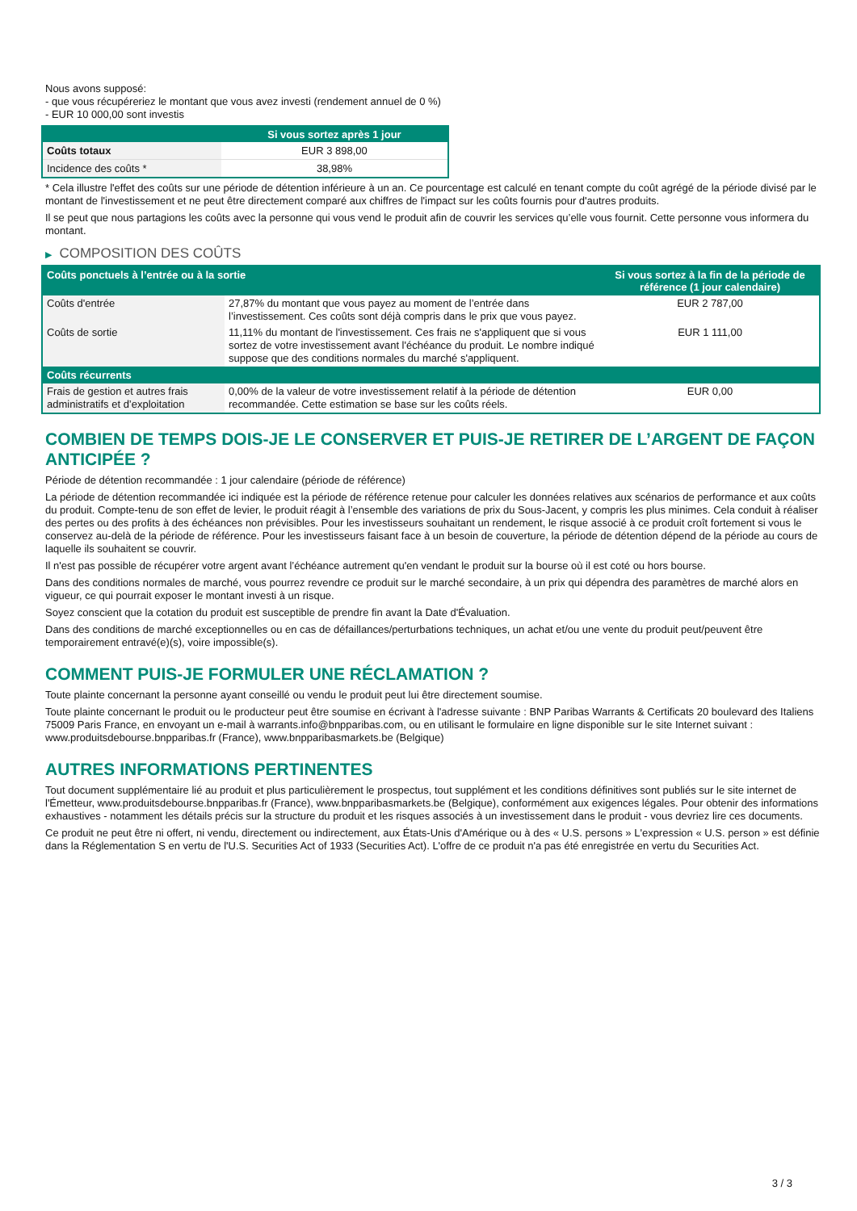Nous avons supposé:
- que vous récupéreriez le montant que vous avez investi (rendement annuel de 0 %)
- EUR 10 000,00 sont investis
| | Si vous sortez après 1 jour |
| --- | --- |
| Coûts totaux | EUR 3 898,00 |
| Incidence des coûts * | 38,98% |
* Cela illustre l'effet des coûts sur une période de détention inférieure à un an. Ce pourcentage est calculé en tenant compte du coût agrégé de la période divisé par le montant de l'investissement et ne peut être directement comparé aux chiffres de l'impact sur les coûts fournis pour d'autres produits.
Il se peut que nous partagions les coûts avec la personne qui vous vend le produit afin de couvrir les services qu’elle vous fournit. Cette personne vous informera du montant.
▶ COMPOSITION DES COÛTS
| Coûts ponctuels à l’entrée ou à la sortie | | Si vous sortez à la fin de la période de référence (1 jour calendaire) |
| --- | --- | --- |
| Coûts d'entrée | 27,87% du montant que vous payez au moment de l’entrée dans l’investissement. Ces coûts sont déjà compris dans le prix que vous payez. | EUR 2 787,00 |
| Coûts de sortie | 11,11% du montant de l'investissement. Ces frais ne s'appliquent que si vous sortez de votre investissement avant l'échéance du produit. Le nombre indiqué suppose que des conditions normales du marché s'appliquent. | EUR 1 111,00 |
| Coûts récurrents | | |
| Frais de gestion et autres frais administratifs et d’exploitation | 0,00% de la valeur de votre investissement relatif à la période de détention recommandée. Cette estimation se base sur les coûts réels. | EUR 0,00 |
COMBIEN DE TEMPS DOIS-JE LE CONSERVER ET PUIS-JE RETIRER DE L’ARGENT DE FAÇON ANTICIPÉE ?
Période de détention recommandée : 1 jour calendaire (période de référence)
La période de détention recommandée ici indiquée est la période de référence retenue pour calculer les données relatives aux scénarios de performance et aux coûts du produit. Compte-tenu de son effet de levier, le produit réagit à l’ensemble des variations de prix du Sous-Jacent, y compris les plus minimes. Cela conduit à réaliser des pertes ou des profits à des échéances non prévisibles. Pour les investisseurs souhaitant un rendement, le risque associé à ce produit croît fortement si vous le conservez au-delà de la période de référence. Pour les investisseurs faisant face à un besoin de couverture, la période de détention dépend de la période au cours de laquelle ils souhaitent se couvrir.
Il n'est pas possible de récupérer votre argent avant l’échéance autrement qu'en vendant le produit sur la bourse où il est coté ou hors bourse.
Dans des conditions normales de marché, vous pourrez revendre ce produit sur le marché secondaire, à un prix qui dépendra des paramètres de marché alors en vigueur, ce qui pourrait exposer le montant investi à un risque.
Soyez conscient que la cotation du produit est susceptible de prendre fin avant la Date d'Évaluation.
Dans des conditions de marché exceptionnelles ou en cas de défaillances/perturbations techniques, un achat et/ou une vente du produit peut/peuvent être temporairement entravé(e)(s), voire impossible(s).
COMMENT PUIS-JE FORMULER UNE RÉCLAMATION ?
Toute plainte concernant la personne ayant conseillé ou vendu le produit peut lui être directement soumise.
Toute plainte concernant le produit ou le producteur peut être soumise en écrivant à l'adresse suivante : BNP Paribas Warrants & Certificats 20 boulevard des Italiens 75009 Paris France, en envoyant un e-mail à warrants.info@bnpparibas.com, ou en utilisant le formulaire en ligne disponible sur le site Internet suivant : www.produitsdebourse.bnpparibas.fr (France), www.bnpparibasmarkets.be (Belgique)
AUTRES INFORMATIONS PERTINENTES
Tout document supplémentaire lié au produit et plus particulièrement le prospectus, tout supplément et les conditions définitives sont publiés sur le site internet de l'Émetteur, www.produitsdebourse.bnpparibas.fr (France), www.bnpparibasmarkets.be (Belgique), conformément aux exigences légales. Pour obtenir des informations exhaustives - notamment les détails précis sur la structure du produit et les risques associés à un investissement dans le produit - vous devriez lire ces documents.
Ce produit ne peut être ni offert, ni vendu, directement ou indirectement, aux États-Unis d'Amérique ou à des « U.S. persons » L'expression « U.S. person » est définie dans la Réglementation S en vertu de l'U.S. Securities Act of 1933 (Securities Act). L'offre de ce produit n'a pas été enregistrée en vertu du Securities Act.
3 / 3